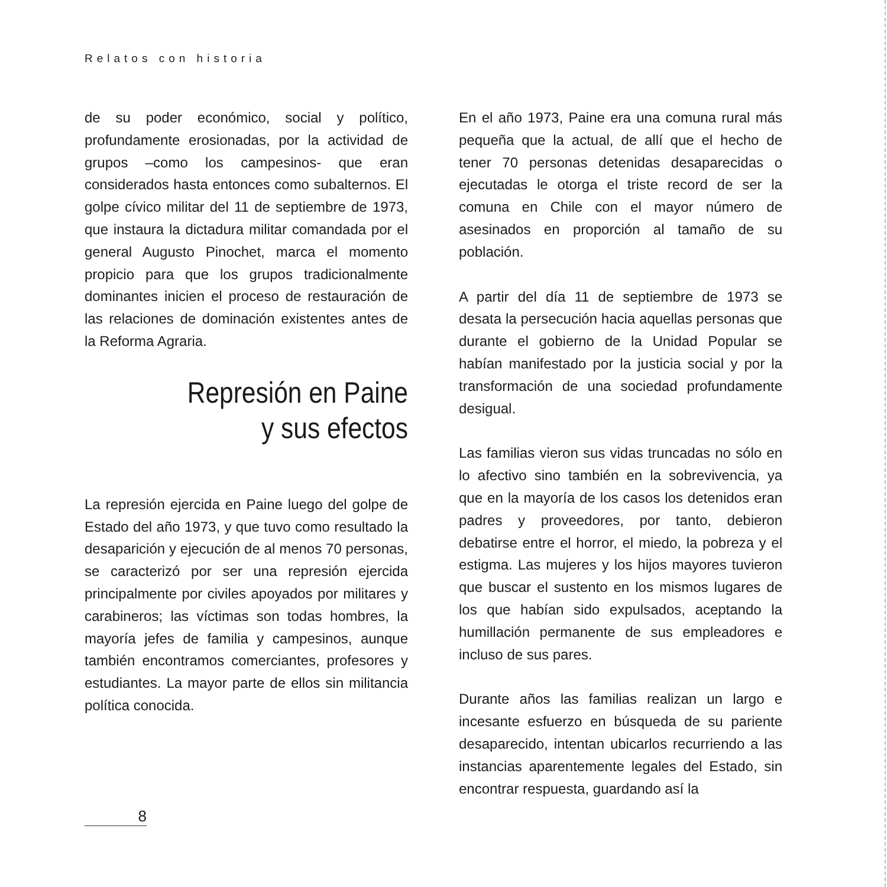Relatos con historia
de su poder económico, social y político, profundamente erosionadas, por la actividad de grupos –como los campesinos- que eran considerados hasta entonces como subalternos. El golpe cívico militar del 11 de septiembre de 1973, que instaura la dictadura militar comandada por el general Augusto Pinochet, marca el momento propicio para que los grupos tradicionalmente dominantes inicien el proceso de restauración de las relaciones de dominación existentes antes de la Reforma Agraria.
Represión en Paine
y sus efectos
La represión ejercida en Paine luego del golpe de Estado del año 1973, y que tuvo como resultado la desaparición y ejecución de al menos 70 personas, se caracterizó por ser una represión ejercida principalmente por civiles apoyados por militares y carabineros; las víctimas son todas hombres, la mayoría jefes de familia y campesinos, aunque también encontramos comerciantes, profesores y estudiantes. La mayor parte de ellos sin militancia política conocida.
En el año 1973, Paine era una comuna rural más pequeña que la actual, de allí que el hecho de tener 70 personas detenidas desaparecidas o ejecutadas le otorga el triste record de ser la comuna en Chile con el mayor número de asesinados en proporción al tamaño de su población.
A partir del día 11 de septiembre de 1973 se desata la persecución hacia aquellas personas que durante el gobierno de la Unidad Popular se habían manifestado por la justicia social y por la transformación de una sociedad profundamente desigual.
Las familias vieron sus vidas truncadas no sólo en lo afectivo sino también en la sobrevivencia, ya que en la mayoría de los casos los detenidos eran padres y proveedores, por tanto, debieron debatirse entre el horror, el miedo, la pobreza y el estigma. Las mujeres y los hijos mayores tuvieron que buscar el sustento en los mismos lugares de los que habían sido expulsados, aceptando la humillación permanente de sus empleadores e incluso de sus pares.
Durante años las familias realizan un largo e incesante esfuerzo en búsqueda de su pariente desaparecido, intentan ubicarlos recurriendo a las instancias aparentemente legales del Estado, sin encontrar respuesta, guardando así la
8